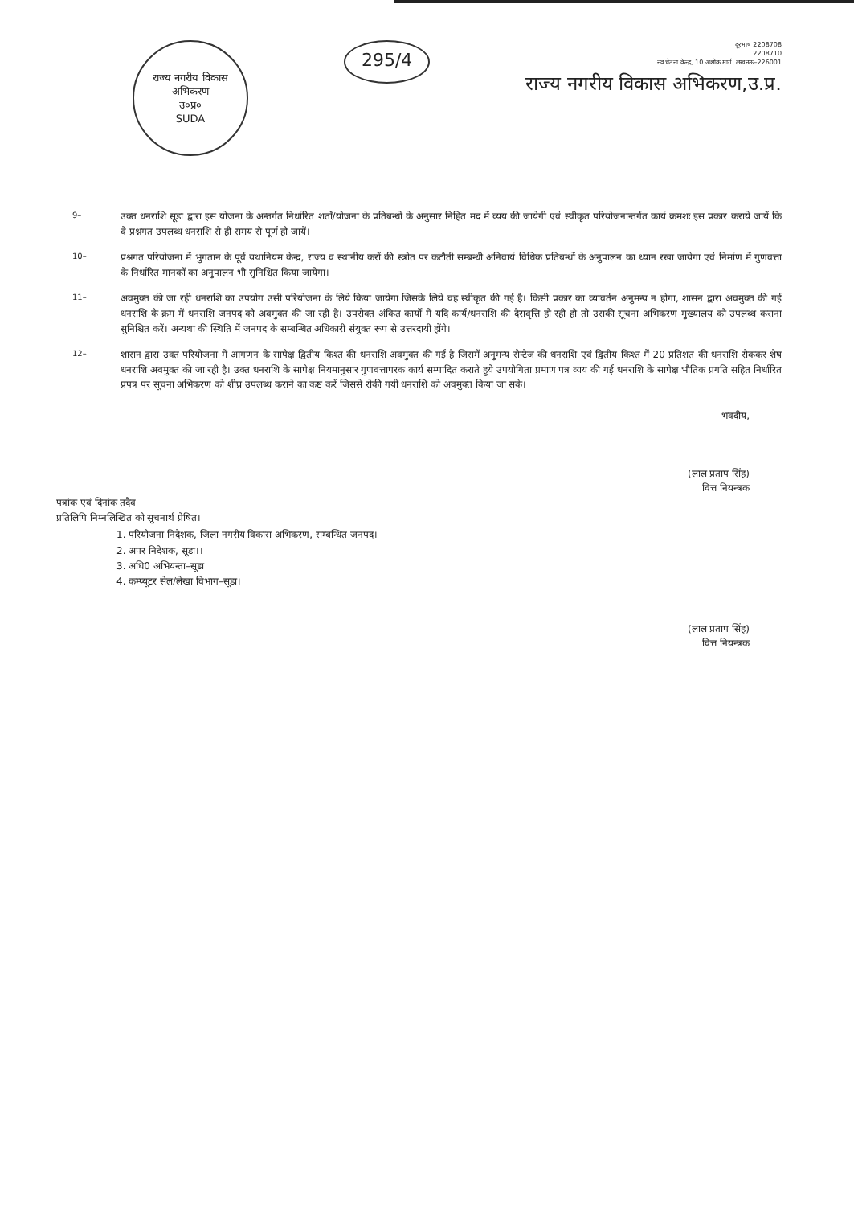राज्य नगरीय विकास अभिकरण
उ०प्र०
SUDA
295/4
दूरभाष 2208708
2208710
नव चेतना केन्द्र, 10 अशोक मार्ग, लखनऊ–226001
राज्य नगरीय विकास अभिकरण,उ.प्र.
9–
उक्त धनराशि सूडा द्वारा इस योजना के अन्तर्गत निर्धारित शर्तों/योजना के प्रतिबन्धों के अनुसार निहित मद में व्यय की जायेगी एवं स्वीकृत परियोजनान्तर्गत कार्य क्रमशः इस प्रकार कराये जायें कि वे प्रश्नगत उपलब्ध धनराशि से ही समय से पूर्ण हो जायें।
10–
प्रश्नगत परियोजना में भुगतान के पूर्व यथानियम केन्द्र, राज्य व स्थानीय करों की स्त्रोत पर कटौती सम्बन्धी अनिवार्य विधिक प्रतिबन्धों के अनुपालन का ध्यान रखा जायेगा एवं निर्माण में गुणवत्ता के निर्धारित मानकों का अनुपालन भी सुनिश्चित किया जायेगा।
11–
अवमुक्त की जा रही धनराशि का उपयोग उसी परियोजना के लिये किया जायेगा जिसके लिये वह स्वीकृत की गई है। किसी प्रकार का व्यावर्तन अनुमन्य न होगा, शासन द्वारा अवमुक्त की गई धनराशि के क्रम में धनराशि जनपद को अवमुक्त की जा रही है। उपरोक्त अंकित कार्यों में यदि कार्य/धनराशि की दैरावृत्ति हो रही हो तो उसकी सूचना अभिकरण मुख्यालय को उपलब्ध कराना सुनिश्चित करें। अन्यथा की स्थिति में जनपद के सम्बन्धित अधिकारी संयुक्त रूप से उत्तरदायी होंगे।
12–
शासन द्वारा उक्त परियोजना में आगणन के सापेक्ष द्वितीय किश्त की धनराशि अवमुक्त की गई है जिसमें अनुमन्य सेन्टेज की धनराशि एवं द्वितीय किश्त में 20 प्रतिशत की धनराशि रोककर शेष धनराशि अवमुक्त की जा रही है। उक्त धनराशि के सापेक्ष नियमानुसार गुणवत्तापरक कार्य सम्पादित कराते हुये उपयोगिता प्रमाण पत्र व्यय की गई धनराशि के सापेक्ष भौतिक प्रगति सहित निर्धारित प्रपत्र पर सूचना अभिकरण को शीघ्र उपलब्ध कराने का कष्ट करें जिससे रोकी गयी धनराशि को अवमुक्त किया जा सके।
भवदीय,
(लाल प्रताप सिंह)
वित्त नियन्त्रक
पत्रांक एवं दिनांक तदैव
प्रतिलिपि निम्नलिखित को सूचनार्थ प्रेषित।
1. परियोजना निदेशक, जिला नगरीय विकास अभिकरण, सम्बन्धित जनपद।
2. अपर निदेशक, सूडा।।
3. अधि0 अभियन्ता–सूडा
4. कम्प्यूटर सेल/लेखा विभाग–सूडा।
(लाल प्रताप सिंह)
वित्त नियन्त्रक